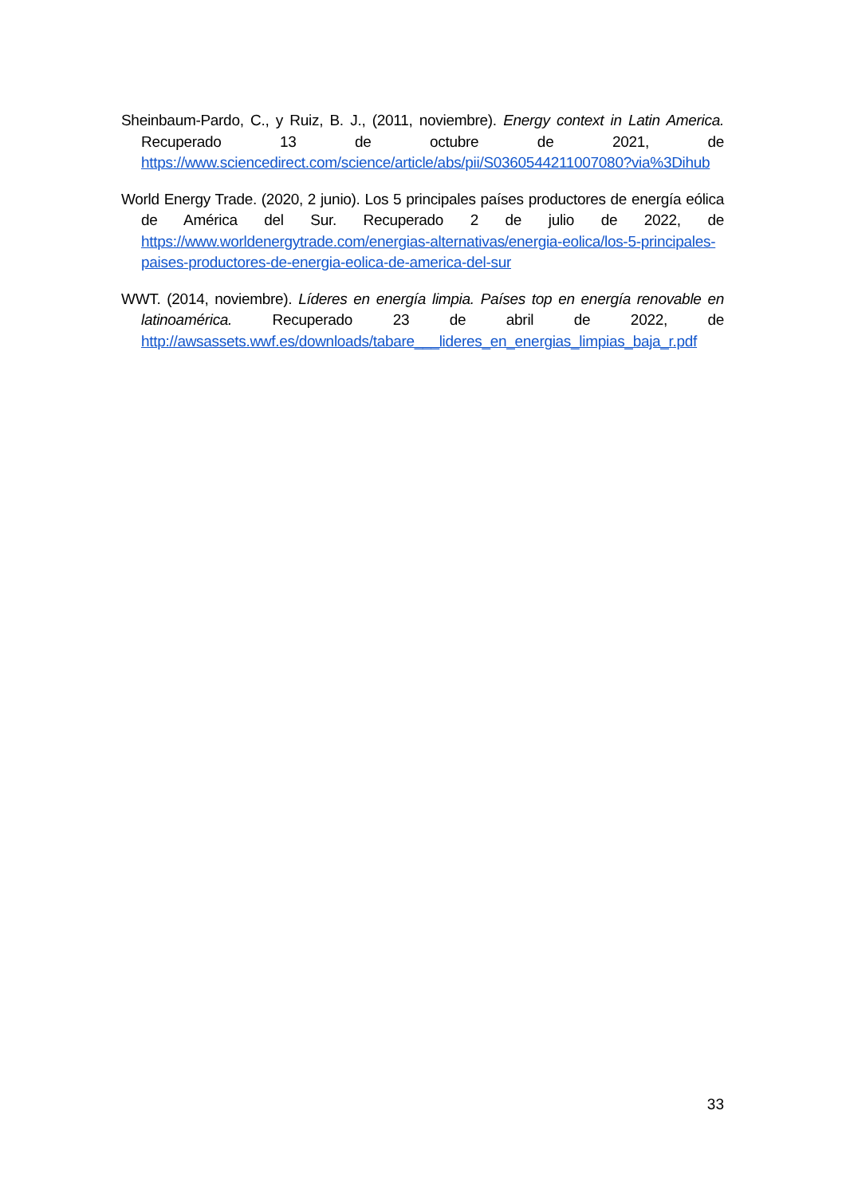Sheinbaum-Pardo, C., y Ruiz, B. J., (2011, noviembre). Energy context in Latin America. Recuperado 13 de octubre de 2021, de https://www.sciencedirect.com/science/article/abs/pii/S0360544211007080?via%3Dihub
World Energy Trade. (2020, 2 junio). Los 5 principales países productores de energía eólica de América del Sur. Recuperado 2 de julio de 2022, de https://www.worldenergytrade.com/energias-alternativas/energia-eolica/los-5-principales-paises-productores-de-energia-eolica-de-america-del-sur
WWT. (2014, noviembre). Líderes en energía limpia. Países top en energía renovable en latinoamérica. Recuperado 23 de abril de 2022, de http://awsassets.wwf.es/downloads/tabare___lideres_en_energias_limpias_baja_r.pdf
33